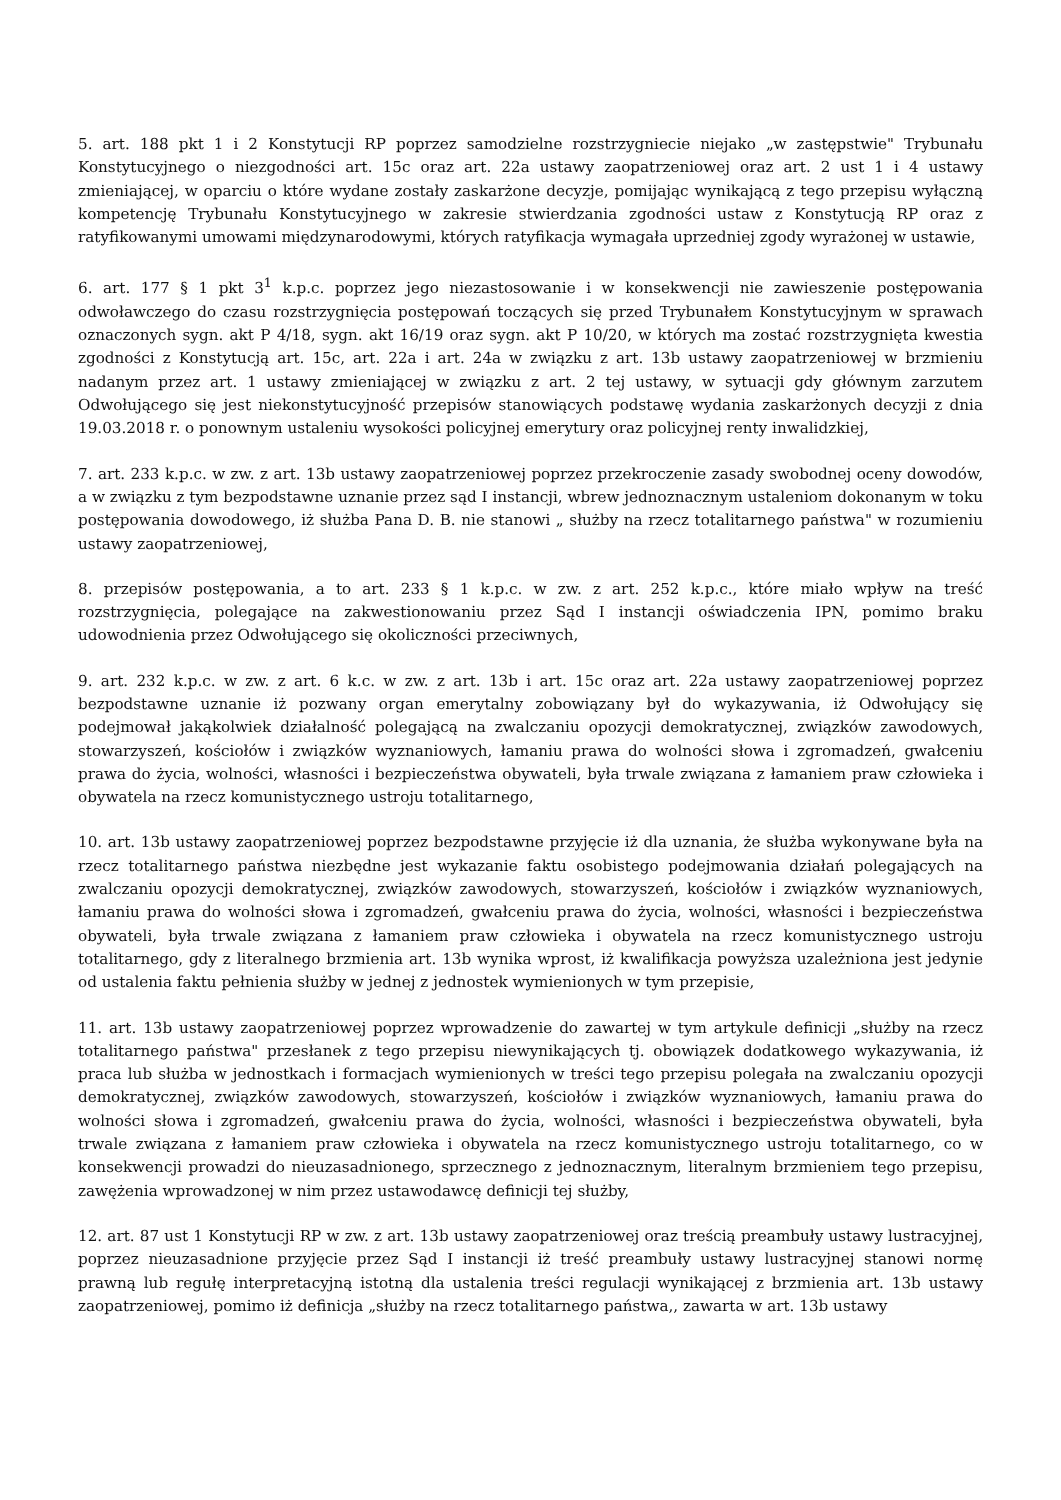5. art. 188 pkt 1 i 2 Konstytucji RP poprzez samodzielne rozstrzygniecie niejako „w zastępstwie" Trybunału Konstytucyjnego o niezgodności art. 15c oraz art. 22a ustawy zaopatrzeniowej oraz art. 2 ust 1 i 4 ustawy zmieniającej, w oparciu o które wydane zostały zaskarżone decyzje, pomijając wynikającą z tego przepisu wyłączną kompetencję Trybunału Konstytucyjnego w zakresie stwierdzania zgodności ustaw z Konstytucją RP oraz z ratyfikowanymi umowami międzynarodowymi, których ratyfikacja wymagała uprzedniej zgody wyrażonej w ustawie,
6. art. 177 § 1 pkt 3<sup>1</sup> k.p.c. poprzez jego niezastosowanie i w konsekwencji nie zawieszenie postępowania odwoławczego do czasu rozstrzygnięcia postępowań toczących się przed Trybunałem Konstytucyjnym w sprawach oznaczonych sygn. akt P 4/18, sygn. akt 16/19 oraz sygn. akt P 10/20, w których ma zostać rozstrzygnięta kwestia zgodności z Konstytucją art. 15c, art. 22a i art. 24a w związku z art. 13b ustawy zaopatrzeniowej w brzmieniu nadanym przez art. 1 ustawy zmieniającej w związku z art. 2 tej ustawy, w sytuacji gdy głównym zarzutem Odwołującego się jest niekonstytucyjność przepisów stanowiących podstawę wydania zaskarżonych decyzji z dnia 19.03.2018 r. o ponownym ustaleniu wysokości policyjnej emerytury oraz policyjnej renty inwalidzkiej,
7. art. 233 k.p.c. w zw. z art. 13b ustawy zaopatrzeniowej poprzez przekroczenie zasady swobodnej oceny dowodów, a w związku z tym bezpodstawne uznanie przez sąd I instancji, wbrew jednoznacznym ustaleniom dokonanym w toku postępowania dowodowego, iż służba Pana D. B. nie stanowi „ służby na rzecz totalitarnego państwa" w rozumieniu ustawy zaopatrzeniowej,
8. przepisów postępowania, a to art. 233 § 1 k.p.c. w zw. z art. 252 k.p.c., które miało wpływ na treść rozstrzygnięcia, polegające na zakwestionowaniu przez Sąd I instancji oświadczenia IPN, pomimo braku udowodnienia przez Odwołującego się okoliczności przeciwnych,
9. art. 232 k.p.c. w zw. z art. 6 k.c. w zw. z art. 13b i art. 15c oraz art. 22a ustawy zaopatrzeniowej poprzez bezpodstawne uznanie iż pozwany organ emerytalny zobowiązany był do wykazywania, iż Odwołujący się podejmował jakąkolwiek działalność polegającą na zwalczaniu opozycji demokratycznej, związków zawodowych, stowarzyszeń, kościołów i związków wyznaniowych, łamaniu prawa do wolności słowa i zgromadzeń, gwałceniu prawa do życia, wolności, własności i bezpieczeństwa obywateli, była trwale związana z łamaniem praw człowieka i obywatela na rzecz komunistycznego ustroju totalitarnego,
10. art. 13b ustawy zaopatrzeniowej poprzez bezpodstawne przyjęcie iż dla uznania, że służba wykonywane była na rzecz totalitarnego państwa niezbędne jest wykazanie faktu osobistego podejmowania działań polegających na zwalczaniu opozycji demokratycznej, związków zawodowych, stowarzyszeń, kościołów i związków wyznaniowych, łamaniu prawa do wolności słowa i zgromadzeń, gwałceniu prawa do życia, wolności, własności i bezpieczeństwa obywateli, była trwale związana z łamaniem praw człowieka i obywatela na rzecz komunistycznego ustroju totalitarnego, gdy z literalnego brzmienia art. 13b wynika wprost, iż kwalifikacja powyższa uzależniona jest jedynie od ustalenia faktu pełnienia służby w jednej z jednostek wymienionych w tym przepisie,
11. art. 13b ustawy zaopatrzeniowej poprzez wprowadzenie do zawartej w tym artykule definicji „służby na rzecz totalitarnego państwa" przesłanek z tego przepisu niewynikających tj. obowiązek dodatkowego wykazywania, iż praca lub służba w jednostkach i formacjach wymienionych w treści tego przepisu polegała na zwalczaniu opozycji demokratycznej, związków zawodowych, stowarzyszeń, kościołów i związków wyznaniowych, łamaniu prawa do wolności słowa i zgromadzeń, gwałceniu prawa do życia, wolności, własności i bezpieczeństwa obywateli, była trwale związana z łamaniem praw człowieka i obywatela na rzecz komunistycznego ustroju totalitarnego, co w konsekwencji prowadzi do nieuzasadnionego, sprzecznego z jednoznacznym, literalnym brzmieniem tego przepisu, zawężenia wprowadzonej w nim przez ustawodawcę definicji tej służby,
12. art. 87 ust 1 Konstytucji RP w zw. z art. 13b ustawy zaopatrzeniowej oraz treścią preambuły ustawy lustracyjnej, poprzez nieuzasadnione przyjęcie przez Sąd I instancji iż treść preambuły ustawy lustracyjnej stanowi normę prawną lub regułę interpretacyjną istotną dla ustalenia treści regulacji wynikającej z brzmienia art. 13b ustawy zaopatrzeniowej, pomimo iż definicja „służby na rzecz totalitarnego państwa,, zawarta w art. 13b ustawy